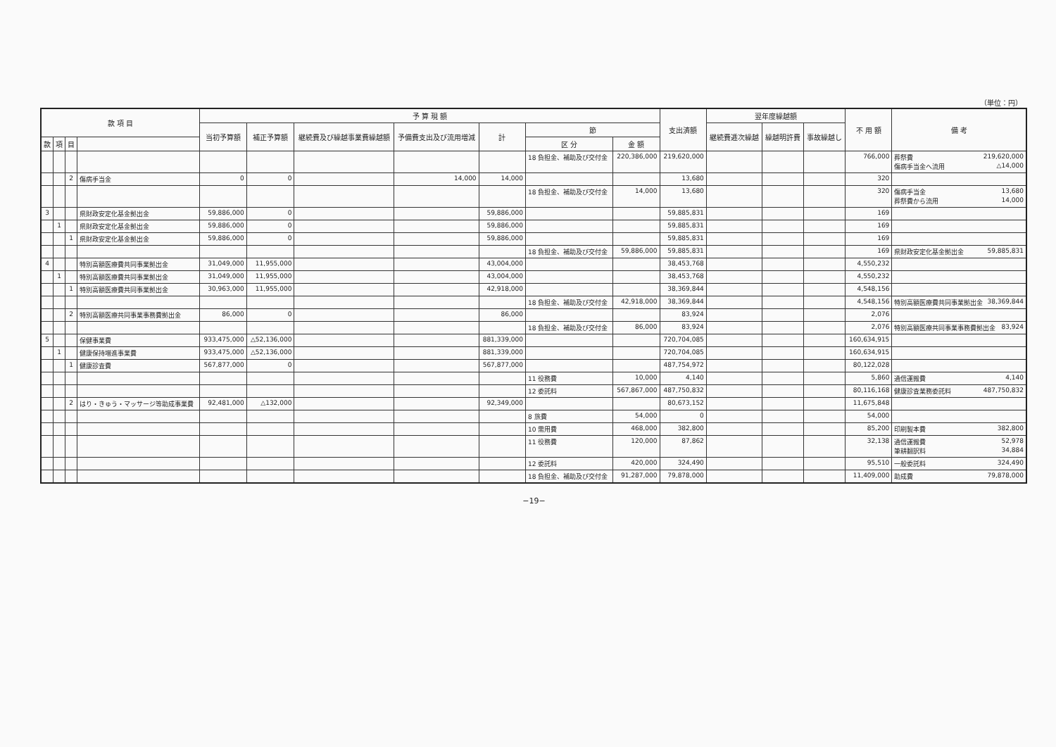（単位：円）
| 款 項 目 | | | | 予 算 現 額 | | | | | | | 支出済額 | 翌年度繰越額 | | | 不 用 額 | 備 考 |
| --- | --- | --- | --- | --- | --- | --- | --- | --- | --- | --- | --- | --- | --- | --- | --- | --- |
| | | | | 当初予算額 | 補正予算額 | 継続費及び繰越事業費繰越額 | 予備費支出及び流用増減 | 計 | 節 | | | 継続費逓次繰越 | 繰越明許費 | 事故繰越し | | |
| 款 | 項 | 目 | | | | | | | 区 分 | 金 額 | | | | | | |
| | | | | | | | | | 18 負担金、補助及び交付金 | 220,386,000 | 219,620,000 | | | | 766,000 | 葬祭費 219,620,000 傷病手当金へ流用 △14,000 |
| | | 2 | 傷病手当金 | 0 | 0 | | 14,000 | 14,000 | | | 13,680 | | | | 320 | |
| | | | | | | | | | 18 負担金、補助及び交付金 | 14,000 | 13,680 | | | | 320 | 傷病手当金 13,680 葬祭費から流用 14,000 |
| 3 | | | 県財政安定化基金拠出金 | 59,886,000 | 0 | | | 59,886,000 | | | 59,885,831 | | | | 169 | |
| | 1 | | 県財政安定化基金拠出金 | 59,886,000 | 0 | | | 59,886,000 | | | 59,885,831 | | | | 169 | |
| | | 1 | 県財政安定化基金拠出金 | 59,886,000 | 0 | | | 59,886,000 | | | 59,885,831 | | | | 169 | |
| | | | | | | | | | 18 負担金、補助及び交付金 | 59,886,000 | 59,885,831 | | | | 169 | 県財政安定化基金拠出金 59,885,831 |
| 4 | | | 特別高額医療費共同事業拠出金 | 31,049,000 | 11,955,000 | | | 43,004,000 | | | 38,453,768 | | | | 4,550,232 | |
| | 1 | | 特別高額医療費共同事業拠出金 | 31,049,000 | 11,955,000 | | | 43,004,000 | | | 38,453,768 | | | | 4,550,232 | |
| | | 1 | 特別高額医療費共同事業拠出金 | 30,963,000 | 11,955,000 | | | 42,918,000 | | | 38,369,844 | | | | 4,548,156 | |
| | | | | | | | | | 18 負担金、補助及び交付金 | 42,918,000 | 38,369,844 | | | | 4,548,156 | 特別高額医療費共同事業拠出金 38,369,844 |
| | | 2 | 特別高額医療共同事業事務費拠出金 | 86,000 | 0 | | | 86,000 | | | 83,924 | | | | 2,076 | |
| | | | | | | | | | 18 負担金、補助及び交付金 | 86,000 | 83,924 | | | | 2,076 | 特別高額医療共同事業事務費拠出金 83,924 |
| 5 | | | 保健事業費 | 933,475,000 | △52,136,000 | | | 881,339,000 | | | 720,704,085 | | | | 160,634,915 | |
| | 1 | | 健康保持増進事業費 | 933,475,000 | △52,136,000 | | | 881,339,000 | | | 720,704,085 | | | | 160,634,915 | |
| | | 1 | 健康診査費 | 567,877,000 | 0 | | | 567,877,000 | | | 487,754,972 | | | | 80,122,028 | |
| | | | | | | | | | 11 役務費 | 10,000 | 4,140 | | | | 5,860 | 通信運搬費 4,140 |
| | | | | | | | | | 12 委託料 | 567,867,000 | 487,750,832 | | | | 80,116,168 | 健康診査業務委託料 487,750,832 |
| | | 2 | はり・きゅう・マッサージ等助成事業費 | 92,481,000 | △132,000 | | | 92,349,000 | | | 80,673,152 | | | | 11,675,848 | |
| | | | | | | | | | 8 旅費 | 54,000 | 0 | | | | 54,000 | |
| | | | | | | | | | 10 需用費 | 468,000 | 382,800 | | | | 85,200 | 印刷製本費 382,800 |
| | | | | | | | | | 11 役務費 | 120,000 | 87,862 | | | | 32,138 | 通信運搬費 52,978 筆耕翻訳料 34,884 |
| | | | | | | | | | 12 委託料 | 420,000 | 324,490 | | | | 95,510 | 一般委託料 324,490 |
| | | | | | | | | | 18 負担金、補助及び交付金 | 91,287,000 | 79,878,000 | | | | 11,409,000 | 助成費 79,878,000 |
−19−